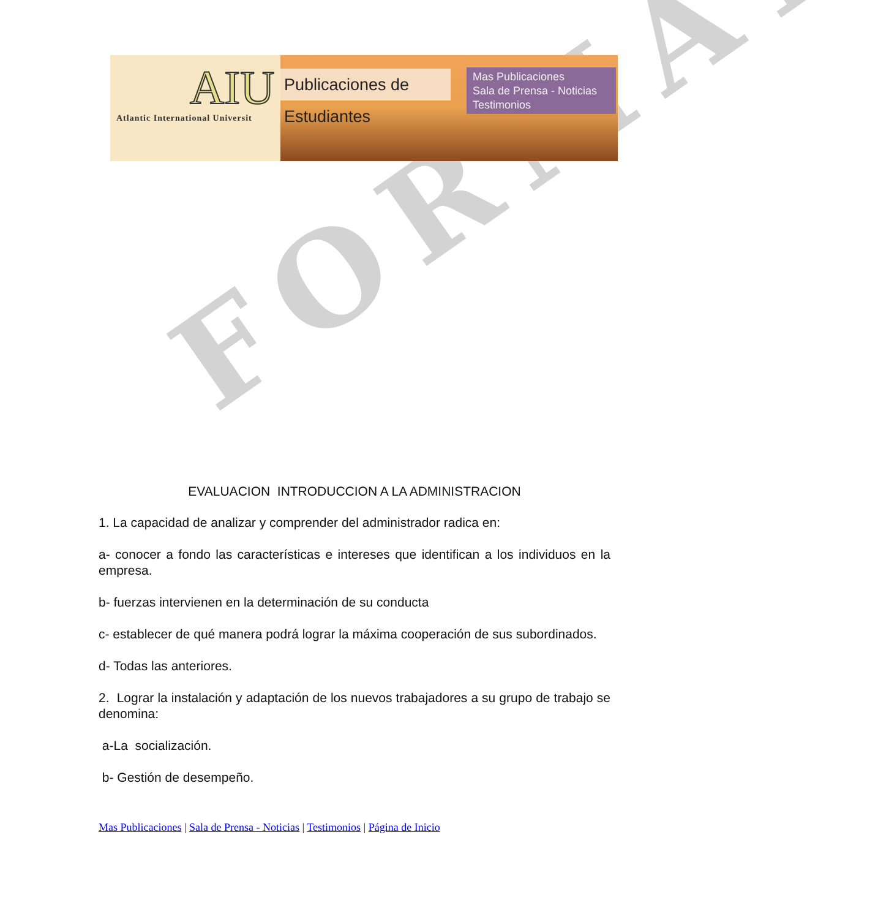FORMAT
AIU
Atlantic International Universit
Publicaciones de Estudiantes
Mas Publicaciones
Sala de Prensa - Noticias
Testimonios
EVALUACION INTRODUCCION A LA ADMINISTRACION
1. La capacidad de analizar y comprender del administrador radica en:
a- conocer a fondo las características e intereses que identifican a los individuos en la empresa.
b- fuerzas intervienen en la determinación de su conducta
c- establecer de qué manera podrá lograr la máxima cooperación de sus subordinados.
d- Todas las anteriores.
2. Lograr la instalación y adaptación de los nuevos trabajadores a su grupo de trabajo se denomina:
a-La socialización.
b- Gestión de desempeño.
Mas Publicaciones | Sala de Prensa - Noticias | Testimonios | Página de Inicio